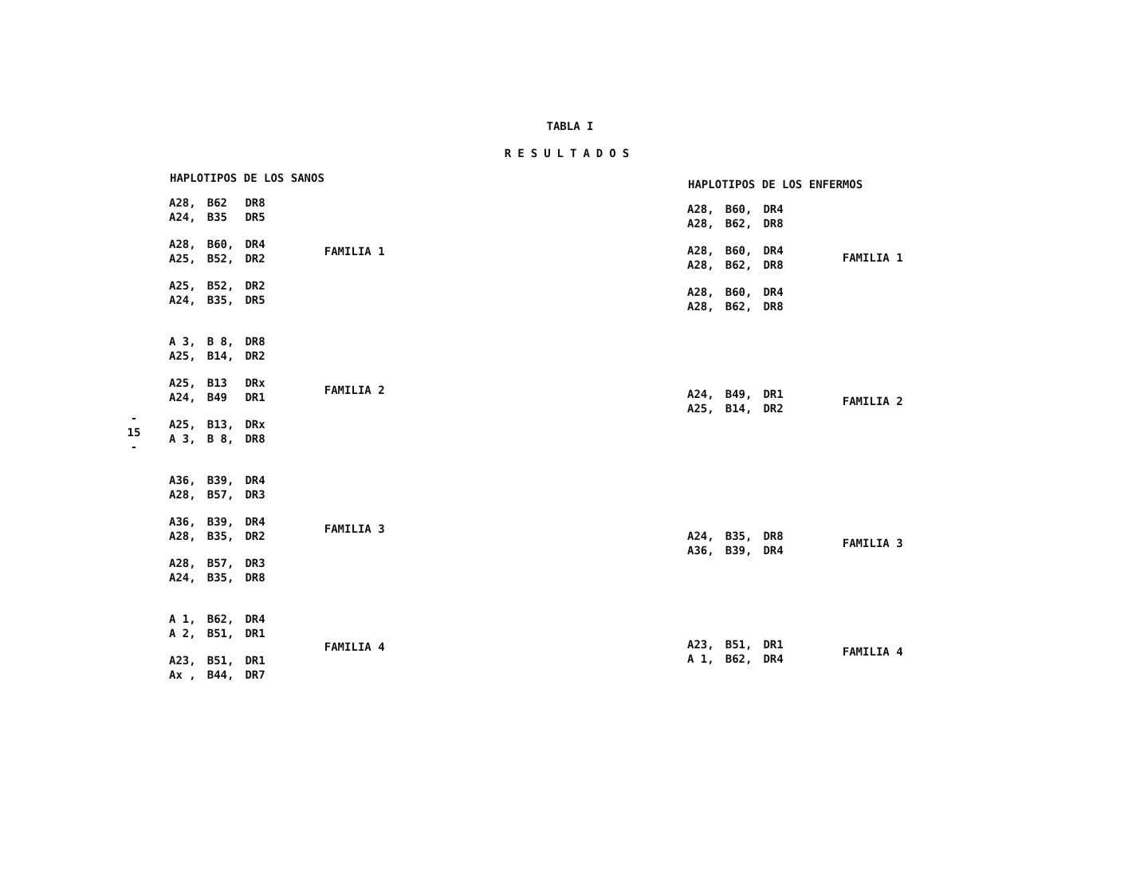- 15 -
TABLA I
RESULTADOS
| HAPLOTIPOS DE LOS SANOS | | | |
| --- | --- | --- | --- |
| A28, A24, | B62 B35 | DR8 DR5 | |
| A28, A25, | B60, B52, | DR4 DR2 | FAMILIA 1 |
| A25, A24, | B52, B35, | DR2 DR5 | |
| A 3, A25, | B 8, B14, | DR8 DR2 | |
| A25, A24, | B13 B49 | DRx DR1 | FAMILIA 2 |
| A25, A 3, | B13, B 8, | DRx DR8 | |
| A36, A28, | B39, B57, | DR4 DR3 | |
| A36, A28, | B39, B35, | DR4 DR2 | FAMILIA 3 |
| A28, A24, | B57, B35, | DR3 DR8 | |
| A 1, A 2, | B62, B51, | DR4 DR1 | FAMILIA 4 |
| A23, Ax , | B51, B44, | DR1 DR7 | |
| HAPLOTIPOS DE LOS ENFERMOS | | | |
| --- | --- | --- | --- |
| A28, A28, | B60, B62, | DR4 DR8 | |
| A28, A28, | B60, B62, | DR4 DR8 | FAMILIA 1 |
| A28, A28, | B60, B62, | DR4 DR8 | |
| A24, A25, | B49, B14, | DR1 DR2 | FAMILIA 2 |
| A24, A36, | B35, B39, | DR8 DR4 | FAMILIA 3 |
| A23, A 1, | B51, B62, | DR1 DR4 | FAMILIA 4 |